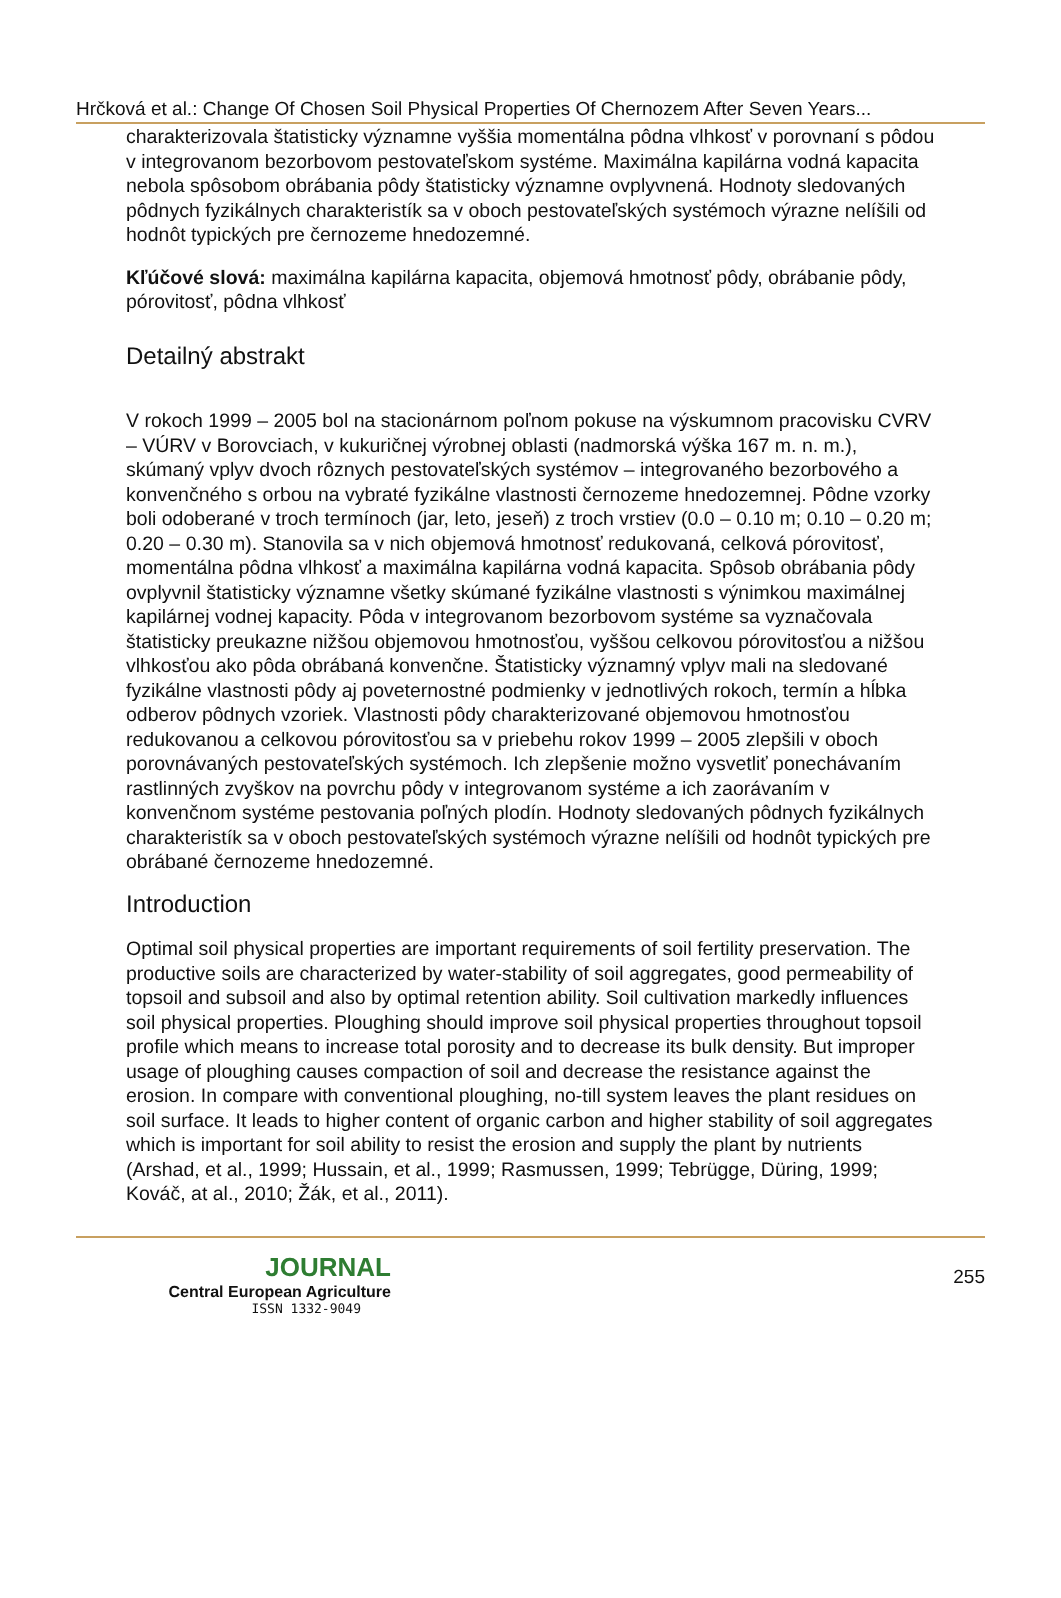Hrčková et al.: Change Of Chosen Soil Physical Properties Of Chernozem After Seven Years...
charakterizovala štatisticky významne vyššia momentálna pôdna vlhkosť v porovnaní s pôdou v integrovanom bezorbovom pestovateľskom systéme. Maximálna kapilárna vodná kapacita nebola spôsobom obrábania pôdy štatisticky významne ovplyvnená. Hodnoty sledovaných pôdnych fyzikálnych charakteristík sa v oboch pestovateľských systémoch výrazne nelíšili od hodnôt typických pre černozeme hnedozemné.
Kľúčové slová: maximálna kapilárna kapacita, objemová hmotnosť pôdy, obrábanie pôdy, pórovitosť, pôdna vlhkosť
Detailný abstrakt
V rokoch 1999 – 2005 bol na stacionárnom poľnom pokuse na výskumnom pracovisku CVRV – VÚRV v Borovciach, v kukuričnej výrobnej oblasti (nadmorská výška 167 m. n. m.), skúmaný vplyv dvoch rôznych pestovateľských systémov – integrovaného bezorbového a konvenčného s orbou na vybraté fyzikálne vlastnosti černozeme hnedozemnej. Pôdne vzorky boli odoberané v troch termínoch (jar, leto, jeseň) z troch vrstiev (0.0 – 0.10 m; 0.10 – 0.20 m; 0.20 – 0.30 m). Stanovila sa v nich objemová hmotnosť redukovaná, celková pórovitosť, momentálna pôdna vlhkosť a maximálna kapilárna vodná kapacita. Spôsob obrábania pôdy ovplyvnil štatisticky významne všetky skúmané fyzikálne vlastnosti s výnimkou maximálnej kapilárnej vodnej kapacity. Pôda v integrovanom bezorbovom systéme sa vyznačovala štatisticky preukazne nižšou objemovou hmotnosťou, vyššou celkovou pórovitosťou a nižšou vlhkosťou ako pôda obrábaná konvenčne. Štatisticky významný vplyv mali na sledované fyzikálne vlastnosti pôdy aj poveternostné podmienky v jednotlivých rokoch, termín a hĺbka odberov pôdnych vzoriek. Vlastnosti pôdy charakterizované objemovou hmotnosťou redukovanou a celkovou pórovitosťou sa v priebehu rokov 1999 – 2005 zlepšili v oboch porovnávaných pestovateľských systémoch. Ich zlepšenie možno vysvetliť ponechávaním rastlinných zvyškov na povrchu pôdy v integrovanom systéme a ich zaorávaním v konvenčnom systéme pestovania poľných plodín. Hodnoty sledovaných pôdnych fyzikálnych charakteristík sa v oboch pestovateľských systémoch výrazne nelíšili od hodnôt typických pre obrábané černozeme hnedozemné.
Introduction
Optimal soil physical properties are important requirements of soil fertility preservation. The productive soils are characterized by water-stability of soil aggregates, good permeability of topsoil and subsoil and also by optimal retention ability. Soil cultivation markedly influences soil physical properties. Ploughing should improve soil physical properties throughout topsoil profile which means to increase total porosity and to decrease its bulk density. But improper usage of ploughing causes compaction of soil and decrease the resistance against the erosion. In compare with conventional ploughing, no-till system leaves the plant residues on soil surface. It leads to higher content of organic carbon and higher stability of soil aggregates which is important for soil ability to resist the erosion and supply the plant by nutrients (Arshad, et al., 1999; Hussain, et al., 1999; Rasmussen, 1999; Tebrügge, Düring, 1999; Kováč, at al., 2010; Žák, et al., 2011).
JOURNAL
Central European Agriculture
ISSN 1332-9049
255